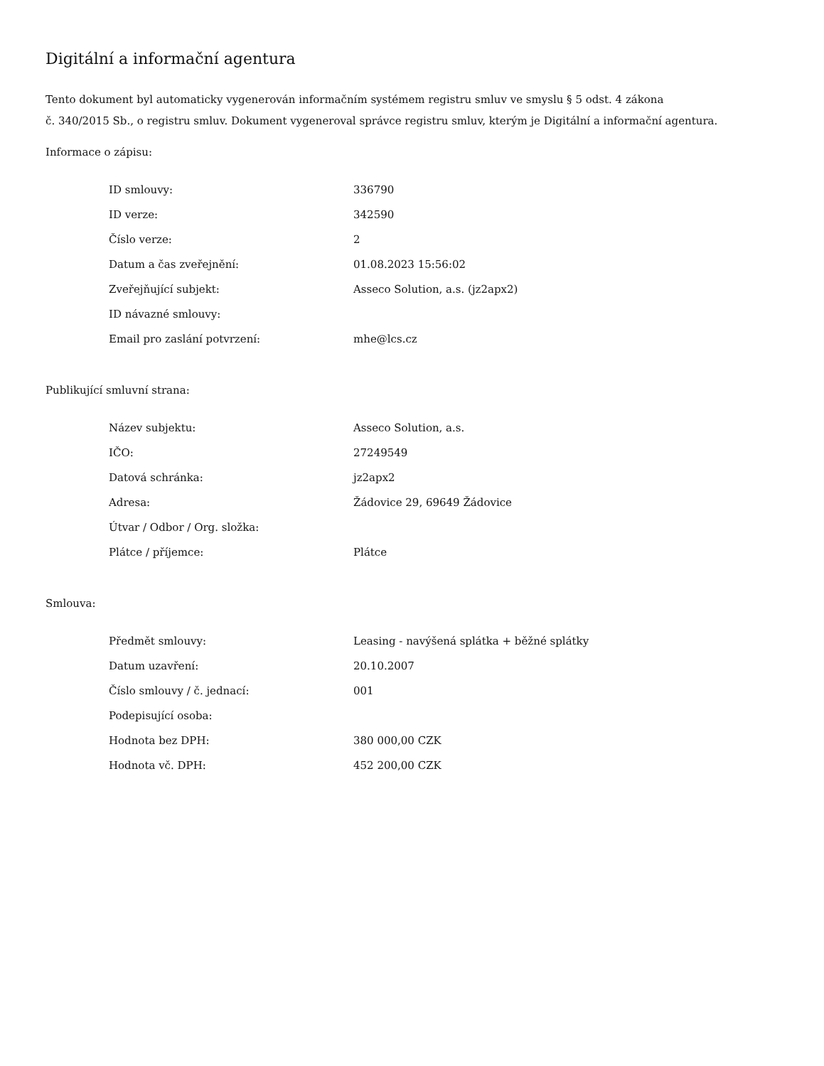Digitální a informační agentura
Tento dokument byl automaticky vygenerován informačním systémem registru smluv ve smyslu § 5 odst. 4 zákona
č. 340/2015 Sb., o registru smluv. Dokument vygeneroval správce registru smluv, kterým je Digitální a informační agentura.
Informace o zápisu:
| ID smlouvy: | 336790 |
| ID verze: | 342590 |
| Číslo verze: | 2 |
| Datum a čas zveřejnění: | 01.08.2023 15:56:02 |
| Zveřejňující subjekt: | Asseco Solution, a.s. (jz2apx2) |
| ID návazné smlouvy: | |
| Email pro zaslání potvrzení: | mhe@lcs.cz |
Publikující smluvní strana:
| Název subjektu: | Asseco Solution, a.s. |
| IČO: | 27249549 |
| Datová schránka: | jz2apx2 |
| Adresa: | Žádovice 29, 69649 Žádovice |
| Útvar / Odbor / Org. složka: | |
| Plátce / příjemce: | Plátce |
Smlouva:
| Předmět smlouvy: | Leasing - navýšená splátka + běžné splátky |
| Datum uzavření: | 20.10.2007 |
| Číslo smlouvy / č. jednací: | 001 |
| Podepisující osoba: | |
| Hodnota bez DPH: | 380 000,00 CZK |
| Hodnota vč. DPH: | 452 200,00 CZK |